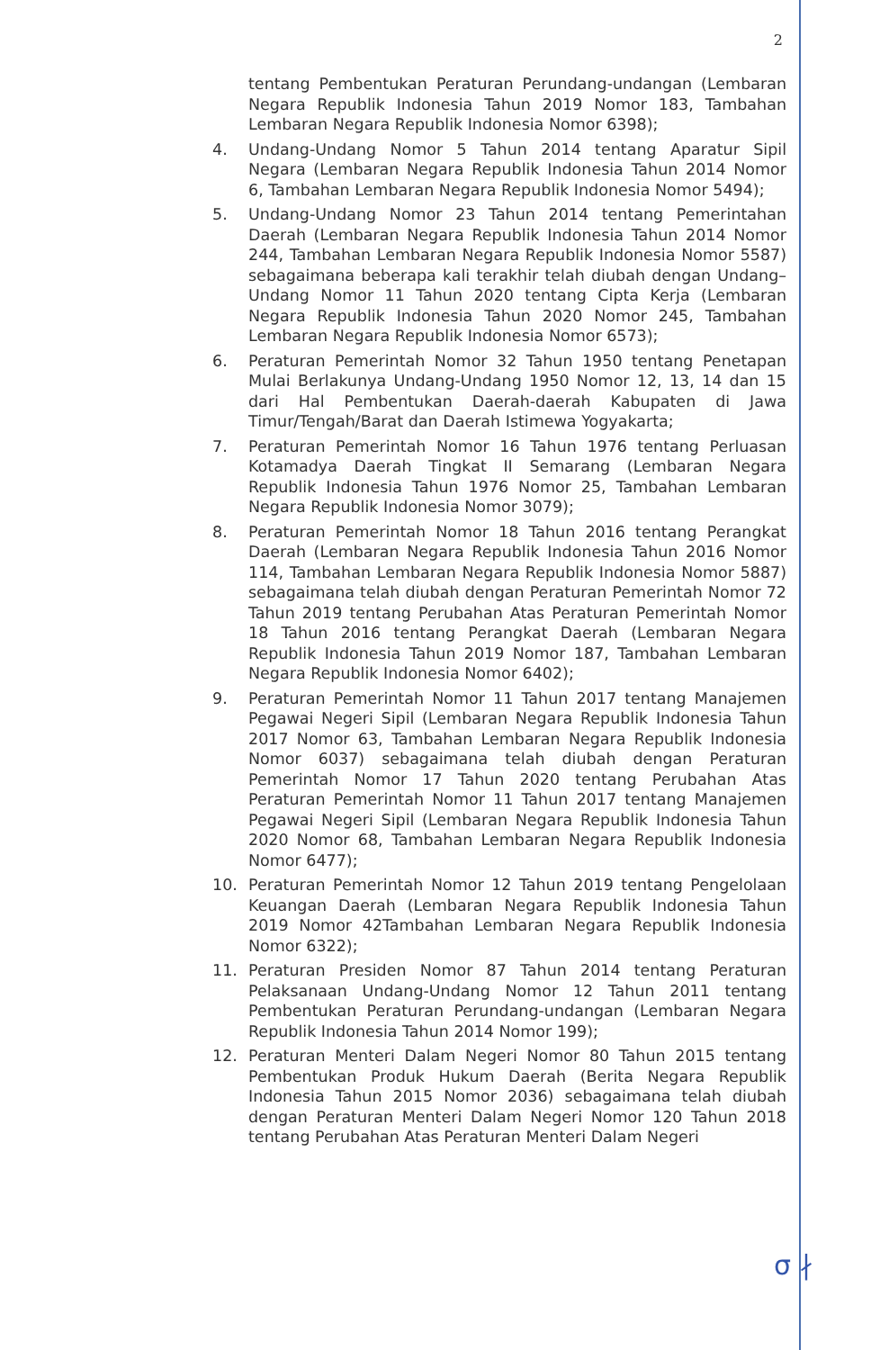2
tentang Pembentukan Peraturan Perundang-undangan (Lembaran Negara Republik Indonesia Tahun 2019 Nomor 183, Tambahan Lembaran Negara Republik Indonesia Nomor 6398);
4. Undang-Undang Nomor 5 Tahun 2014 tentang Aparatur Sipil Negara (Lembaran Negara Republik Indonesia Tahun 2014 Nomor 6, Tambahan Lembaran Negara Republik Indonesia Nomor 5494);
5. Undang-Undang Nomor 23 Tahun 2014 tentang Pemerintahan Daerah (Lembaran Negara Republik Indonesia Tahun 2014 Nomor 244, Tambahan Lembaran Negara Republik Indonesia Nomor 5587) sebagaimana beberapa kali terakhir telah diubah dengan Undang–Undang Nomor 11 Tahun 2020 tentang Cipta Kerja (Lembaran Negara Republik Indonesia Tahun 2020 Nomor 245, Tambahan Lembaran Negara Republik Indonesia Nomor 6573);
6. Peraturan Pemerintah Nomor 32 Tahun 1950 tentang Penetapan Mulai Berlakunya Undang-Undang 1950 Nomor 12, 13, 14 dan 15 dari Hal Pembentukan Daerah-daerah Kabupaten di Jawa Timur/Tengah/Barat dan Daerah Istimewa Yogyakarta;
7. Peraturan Pemerintah Nomor 16 Tahun 1976 tentang Perluasan Kotamadya Daerah Tingkat II Semarang (Lembaran Negara Republik Indonesia Tahun 1976 Nomor 25, Tambahan Lembaran Negara Republik Indonesia Nomor 3079);
8. Peraturan Pemerintah Nomor 18 Tahun 2016 tentang Perangkat Daerah (Lembaran Negara Republik Indonesia Tahun 2016 Nomor 114, Tambahan Lembaran Negara Republik Indonesia Nomor 5887) sebagaimana telah diubah dengan Peraturan Pemerintah Nomor 72 Tahun 2019 tentang Perubahan Atas Peraturan Pemerintah Nomor 18 Tahun 2016 tentang Perangkat Daerah (Lembaran Negara Republik Indonesia Tahun 2019 Nomor 187, Tambahan Lembaran Negara Republik Indonesia Nomor 6402);
9. Peraturan Pemerintah Nomor 11 Tahun 2017 tentang Manajemen Pegawai Negeri Sipil (Lembaran Negara Republik Indonesia Tahun 2017 Nomor 63, Tambahan Lembaran Negara Republik Indonesia Nomor 6037) sebagaimana telah diubah dengan Peraturan Pemerintah Nomor 17 Tahun 2020 tentang Perubahan Atas Peraturan Pemerintah Nomor 11 Tahun 2017 tentang Manajemen Pegawai Negeri Sipil (Lembaran Negara Republik Indonesia Tahun 2020 Nomor 68, Tambahan Lembaran Negara Republik Indonesia Nomor 6477);
10. Peraturan Pemerintah Nomor 12 Tahun 2019 tentang Pengelolaan Keuangan Daerah (Lembaran Negara Republik Indonesia Tahun 2019 Nomor 42Tambahan Lembaran Negara Republik Indonesia Nomor 6322);
11. Peraturan Presiden Nomor 87 Tahun 2014 tentang Peraturan Pelaksanaan Undang-Undang Nomor 12 Tahun 2011 tentang Pembentukan Peraturan Perundang-undangan (Lembaran Negara Republik Indonesia Tahun 2014 Nomor 199);
12. Peraturan Menteri Dalam Negeri Nomor 80 Tahun 2015 tentang Pembentukan Produk Hukum Daerah (Berita Negara Republik Indonesia Tahun 2015 Nomor 2036) sebagaimana telah diubah dengan Peraturan Menteri Dalam Negeri Nomor 120 Tahun 2018 tentang Perubahan Atas Peraturan Menteri Dalam Negeri
σ ∤